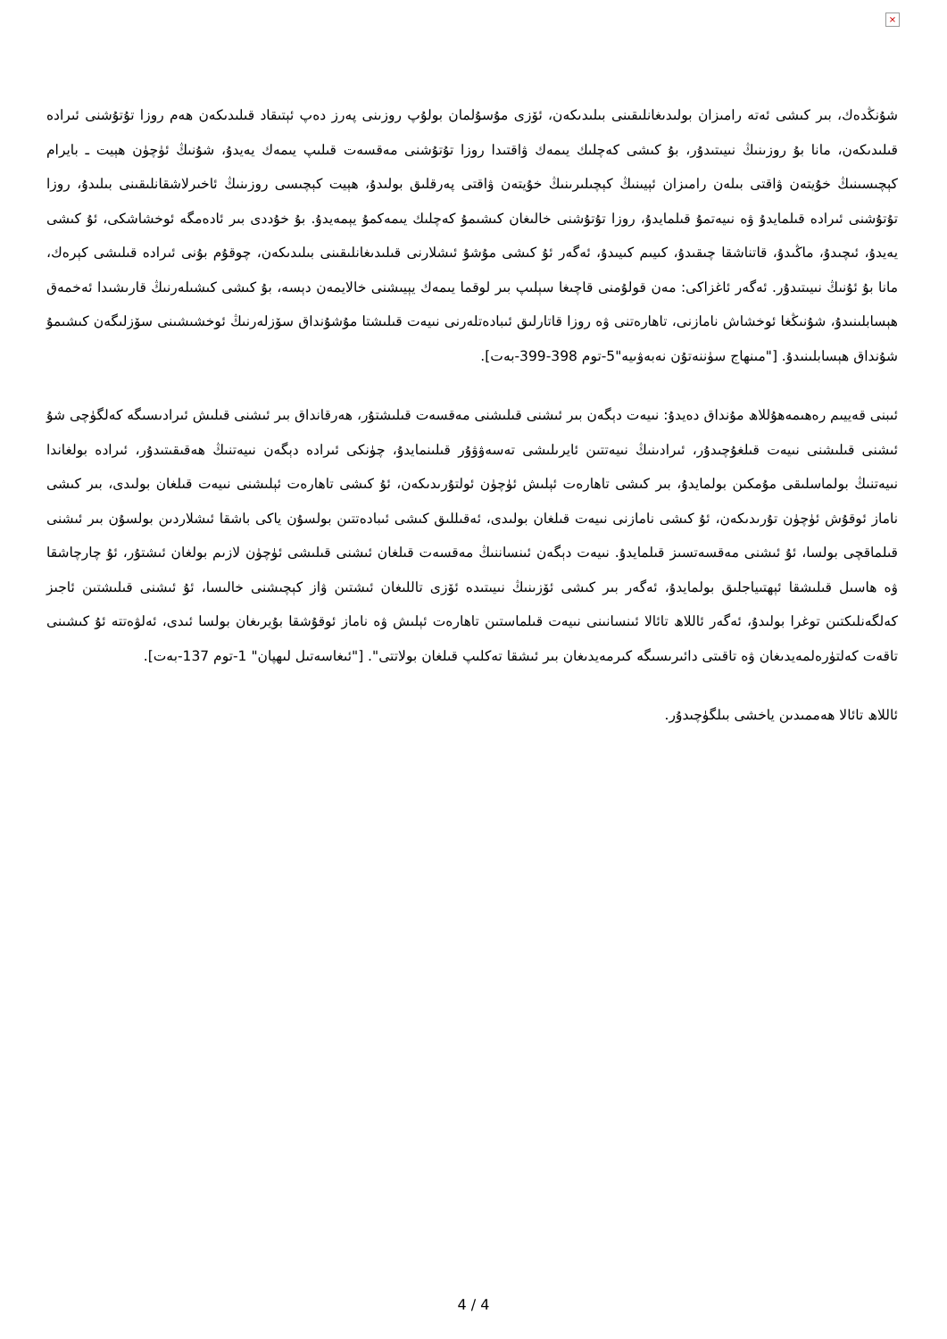×
شۇنڭدەك، بىر كىشى ئەتە رامىزان بولىدىغانلىقىنى بىلىدىكەن، ئۆزى مۇسۇلمان بولۇپ روزىنى پەرز دەپ ئېتىقاد قىلىدىكەن ھەم روزا تۇتۇشنى ئىرادە قىلىدىكەن، مانا بۇ روزىنىڭ نىيىتىدۇر، بۇ كىشى كەچلىك يىمەك ۋاقتىدا روزا تۇتۇشنى مەقسەت قىلىپ يىمەك يەيدۇ، شۇنىڭ ئۈچۈن ھېيت ـ بايرام كېچىسىنىڭ خۇيتەن ۋاقتى بىلەن رامىزان ئېيىنىڭ كېچىلىرىنىڭ خۇيتەن ۋاقتى پەرقلىق بولىدۇ، ھېيت كېچىسى روزىنىڭ ئاخىرلاشقانلىقىنى بىلىدۇ، روزا تۇتۇشنى ئىرادە قىلمايدۇ ۋە نىيەتمۇ قىلمايدۇ، روزا تۇتۇشنى خالىغان كىشىمۇ كەچلىك يىمەكمۇ يېمەيدۇ. بۇ خۇددى بىر ئادەمگە ئوخشاشكى، ئۇ كىشى يەيدۇ، ئىچىدۇ، ماڭىدۇ، قاتناشقا چىقىدۇ، كىيىم كىيىدۇ، ئەگەر ئۇ كىشى مۇشۇ ئىشلارنى قىلىدىغانلىقىنى بىلىدىكەن، چوقۇم بۇنى ئىرادە قىلىشى كېرەك، مانا بۇ ئۇنىڭ نىيىتىدۇر. ئەگەر ئاغزاكى: مەن قولۇمنى قاچىغا سېلىپ بىر لوقما يىمەك يېيىشنى خالايمەن دېسە، بۇ كىشى كىشىلەرنىڭ قارىشىدا ئەخمەق ھېسابلىنىدۇ، شۇنىڭغا ئوخشاش نامازنى، تاھارەتنى ۋە روزا قاتارلىق ئىبادەتلەرنى نىيەت قىلىشتا مۇشۇنداق سۆزلەرنىڭ ئوخشىشىنى سۆزلىگەن كىشىمۇ شۇنداق ھېسابلىنىدۇ. ["مىنھاج سۈننەتۇن نەبەۋىيە"5-توم 398-399-بەت].
ئىبنى قەييىم رەھىمەھۇللاھ مۇنداق دەيدۇ: نىيەت دېگەن بىر ئىشنى قىلىشنى مەقسەت قىلىشتۇر، ھەرقانداق بىر ئىشنى قىلىش ئىرادىسىگە كەلگۈچى شۇ ئىشنى قىلىشنى نىيەت قىلغۇچىدۇر، ئىرادىنىڭ نىيەتتىن ئايرىلىشى تەسەۋۋۇر قىلىنمايدۇ، چۈنكى ئىرادە دېگەن نىيەتنىڭ ھەقىقىتىدۇر، ئىرادە بولغاندا نىيەتنىڭ بولماسلىقى مۇمكىن بولمايدۇ، بىر كىشى تاھارەت ئېلىش ئۈچۈن ئولتۇرىدىكەن، ئۇ كىشى تاھارەت ئېلىشنى نىيەت قىلغان بولىدى، بىر كىشى ناماز ئوقۇش ئۈچۈن تۇرىدىكەن، ئۇ كىشى نامازنى نىيەت قىلغان بولىدى، ئەقىللىق كىشى ئىبادەتتىن بولسۇن ياكى باشقا ئىشلاردىن بولسۇن بىر ئىشنى قىلماقچى بولسا، ئۇ ئىشنى مەقسەتسىز قىلمايدۇ. نىيەت دېگەن ئىنساننىڭ مەقسەت قىلغان ئىشنى قىلىشى ئۈچۈن لازىم بولغان ئىشتۇر، ئۇ چارچاشقا ۋە ھاسىل قىلىشقا ئېھتىياجلىق بولمايدۇ، ئەگەر بىر كىشى ئۆزىنىڭ نىيىتىدە ئۆزى تاللىغان ئىشتىن ۋاز كېچىشنى خالىسا، ئۇ ئىشنى قىلىشتىن ئاجىز كەلگەنلىكتىن توغرا بولىدۇ، ئەگەر ئاللاھ تائالا ئىنسانىنى نىيەت قىلماستىن تاھارەت ئېلىش ۋە ناماز ئوقۇشقا بۇيرىغان بولسا ئىدى، ئەلۋەتتە ئۇ كىشىنى تاقەت كەلتۈرەلمەيدىغان ۋە تاقىتى دائىرىسىگە كىرمەيدىغان بىر ئىشقا تەكلىپ قىلغان بولاتتى". ["ئىغاسەتىل لىھپان" 1-توم 137-بەت].
ئاللاھ تائالا ھەممىدىن ياخشى بىلگۈچىدۇر.
4 / 4